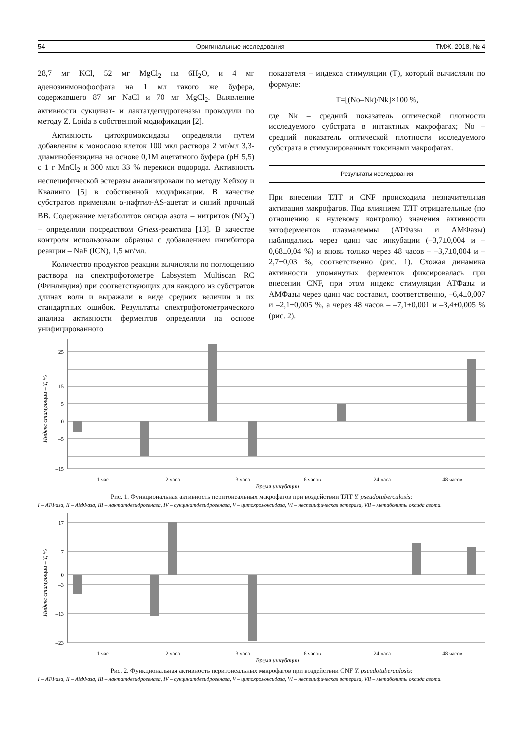54 Оригинальные исследования ТМЖ, 2018, № 4
28,7 мг KCl, 52 мг MgCl<sub>2</sub> на 6H<sub>2</sub>O, и 4 мг аденозинмонофосфата на 1 мл такого же буфера, содержавшего 87 мг NaCl и 70 мг MgCl<sub>2</sub>. Выявление активности сукцинат- и лактатдегидрогеназы проводили по методу Z. Loida в собственной модификации [2].
Активность цитохромоксидазы определяли путем добавления к монослою клеток 100 мкл раствора 2 мг/мл 3,3-диаминобензидина на основе 0,1M ацетатного буфера (pH 5,5) с 1 г MnCl<sub>2</sub> и 300 мкл 33 % перекиси водорода. Активность неспецифической эстеразы анализировали по методу Хейхоу и Квалинго [5] в собственной модификации. В качестве субстратов применяли α-нафтил-AS-ацетат и синий прочный ВВ. Содержание метаболитов оксида азота – нитритов (NO<sub>2</sub><sup>-</sup>) – определяли посредством Griess-реактива [13]. В качестве контроля использовали образцы с добавлением ингибитора реакции – NaF (ICN), 1,5 мг/мл.
Количество продуктов реакции вычисляли по поглощению раствора на спектрофотометре Labsystem Multiscan RC (Финляндия) при соответствующих для каждого из субстратов длинах волн и выражали в виде средних величин и их стандартных ошибок. Результаты спектрофотометрического анализа активности ферментов определяли на основе унифицированного
показателя – индекса стимуляции (Т), который вычисляли по формуле:
T=[(No–Nk)/Nk]×100 %,
где Nk – средний показатель оптической плотности исследуемого субстрата в интактных макрофагах; No – средний показатель оптической плотности исследуемого субстрата в стимулированных токсинами макрофагах.
Результаты исследования
При внесении ТЛТ и CNF происходила незначительная активация макрофагов. Под влиянием ТЛТ отрицательные (по отношению к нулевому контролю) значения активности эктоферментов плазмалеммы (АТФазы и АМФазы) наблюдались через один час инкубации (–3,7±0,004 и –0,68±0,04 %) и вновь только через 48 часов – –3,7±0,004 и –2,7±0,03 %, соответственно (рис. 1). Схожая динамика активности упомянутых ферментов фиксировалась при внесении CNF, при этом индекс стимуляции АТФазы и АМФазы через один час составил, соответственно, –6,4±0,007 и –2,1±0,005 %, а через 48 часов – –7,1±0,001 и –3,4±0,005 % (рис. 2).
25
15
5
0
–5
–15
Индекс стимуляции – T, %
1 час
2 часа
3 часа
6 часов
24 часа
48 часов
Время инкубации
Рис. 1. Функциональная активность перитонеальных макрофагов при воздействии ТЛТ Y. pseudotuberculosis:
I – АТФаза, II – АМФаза, III – лактатдегидрогеназа, IV – сукцинатдегидрогеназа, V – цитохромоксидаза, VI – неспецифическая эстераза, VII – метаболиты оксида азота.
17
7
0
–3
–13
–23
Индекс стимуляции – T, %
1 час
2 часа
3 часа
6 часов
24 часа
48 часов
Время инкубации
Рис. 2. Функциональная активность перитонеальных макрофагов при воздействии CNF Y. pseudotuberculosis:
I – АТФаза, II – АМФаза, III – лактатдегидрогеназа, IV – сукцинатдегидрогеназа, V – цитохромоксидаза, VI – неспецифическая эстераза, VII – метаболиты оксида азота.